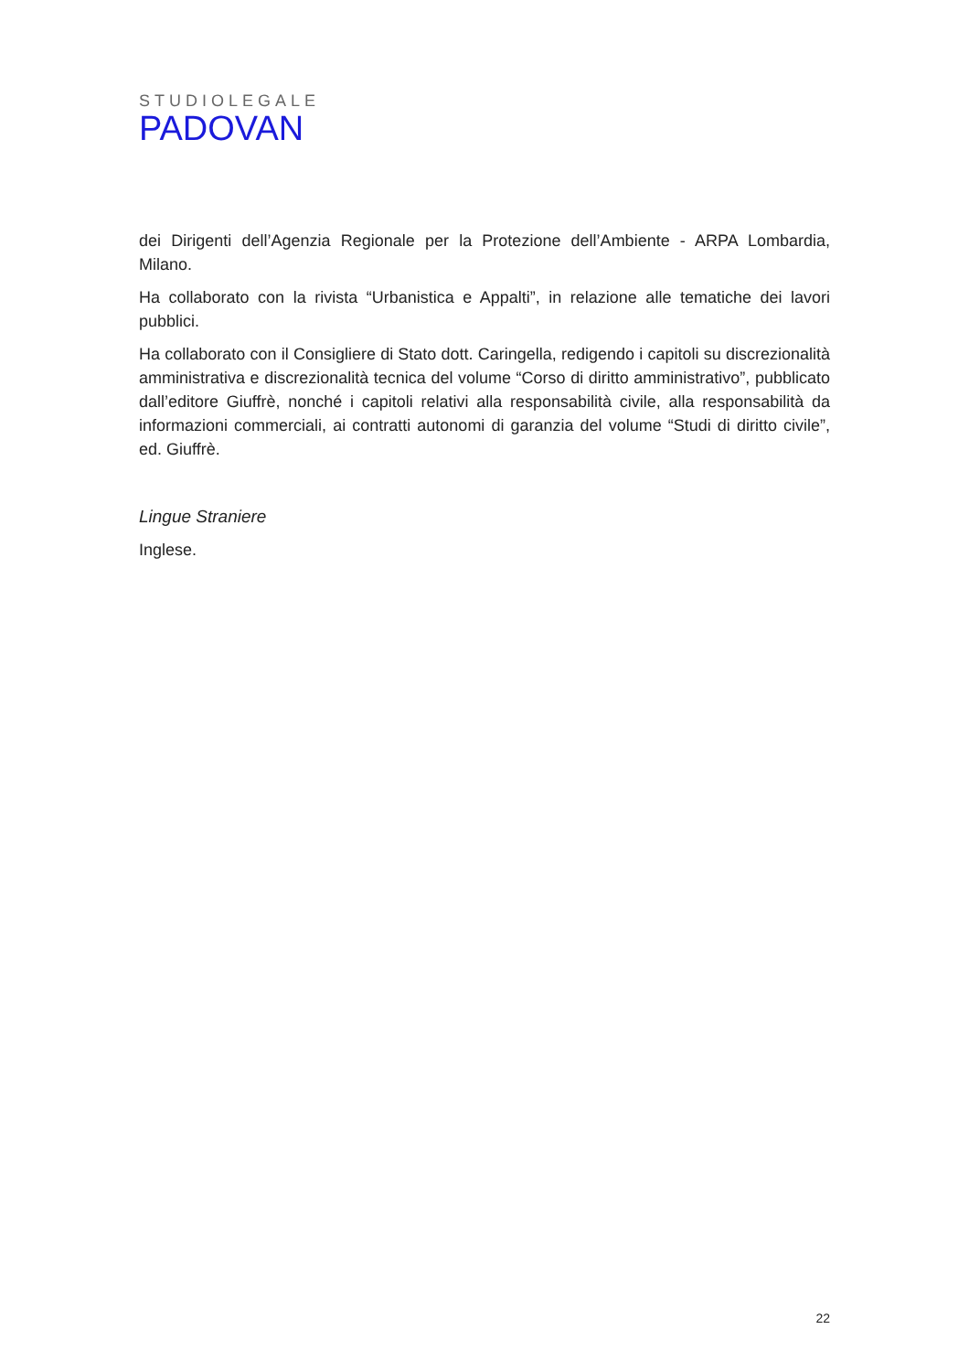STUDIOLEGALE
PADOVAN
dei Dirigenti dell’Agenzia Regionale per la Protezione dell’Ambiente - ARPA Lombardia, Milano.
Ha collaborato con la rivista “Urbanistica e Appalti”, in relazione alle tematiche dei lavori pubblici.
Ha collaborato con il Consigliere di Stato dott. Caringella, redigendo i capitoli su discrezionalità amministrativa e discrezionalità tecnica del volume “Corso di diritto amministrativo”, pubblicato dall’editore Giuffrè, nonché i capitoli relativi alla responsabilità civile, alla responsabilità da informazioni commerciali, ai contratti autonomi di garanzia del volume “Studi di diritto civile”, ed. Giuffrè.
Lingue Straniere
Inglese.
22